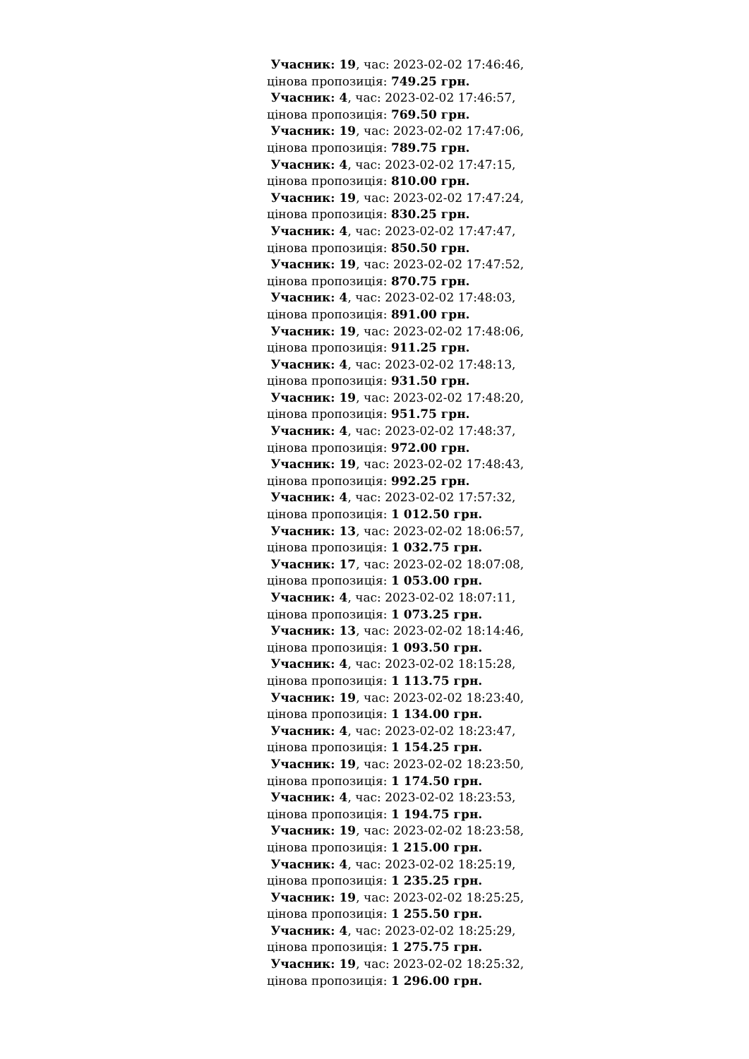Учасник: 19, час: 2023-02-02 17:46:46,
цінова пропозиція: 749.25 грн.
Учасник: 4, час: 2023-02-02 17:46:57,
цінова пропозиція: 769.50 грн.
Учасник: 19, час: 2023-02-02 17:47:06,
цінова пропозиція: 789.75 грн.
Учасник: 4, час: 2023-02-02 17:47:15,
цінова пропозиція: 810.00 грн.
Учасник: 19, час: 2023-02-02 17:47:24,
цінова пропозиція: 830.25 грн.
Учасник: 4, час: 2023-02-02 17:47:47,
цінова пропозиція: 850.50 грн.
Учасник: 19, час: 2023-02-02 17:47:52,
цінова пропозиція: 870.75 грн.
Учасник: 4, час: 2023-02-02 17:48:03,
цінова пропозиція: 891.00 грн.
Учасник: 19, час: 2023-02-02 17:48:06,
цінова пропозиція: 911.25 грн.
Учасник: 4, час: 2023-02-02 17:48:13,
цінова пропозиція: 931.50 грн.
Учасник: 19, час: 2023-02-02 17:48:20,
цінова пропозиція: 951.75 грн.
Учасник: 4, час: 2023-02-02 17:48:37,
цінова пропозиція: 972.00 грн.
Учасник: 19, час: 2023-02-02 17:48:43,
цінова пропозиція: 992.25 грн.
Учасник: 4, час: 2023-02-02 17:57:32,
цінова пропозиція: 1 012.50 грн.
Учасник: 13, час: 2023-02-02 18:06:57,
цінова пропозиція: 1 032.75 грн.
Учасник: 17, час: 2023-02-02 18:07:08,
цінова пропозиція: 1 053.00 грн.
Учасник: 4, час: 2023-02-02 18:07:11,
цінова пропозиція: 1 073.25 грн.
Учасник: 13, час: 2023-02-02 18:14:46,
цінова пропозиція: 1 093.50 грн.
Учасник: 4, час: 2023-02-02 18:15:28,
цінова пропозиція: 1 113.75 грн.
Учасник: 19, час: 2023-02-02 18:23:40,
цінова пропозиція: 1 134.00 грн.
Учасник: 4, час: 2023-02-02 18:23:47,
цінова пропозиція: 1 154.25 грн.
Учасник: 19, час: 2023-02-02 18:23:50,
цінова пропозиція: 1 174.50 грн.
Учасник: 4, час: 2023-02-02 18:23:53,
цінова пропозиція: 1 194.75 грн.
Учасник: 19, час: 2023-02-02 18:23:58,
цінова пропозиція: 1 215.00 грн.
Учасник: 4, час: 2023-02-02 18:25:19,
цінова пропозиція: 1 235.25 грн.
Учасник: 19, час: 2023-02-02 18:25:25,
цінова пропозиція: 1 255.50 грн.
Учасник: 4, час: 2023-02-02 18:25:29,
цінова пропозиція: 1 275.75 грн.
Учасник: 19, час: 2023-02-02 18:25:32,
цінова пропозиція: 1 296.00 грн.